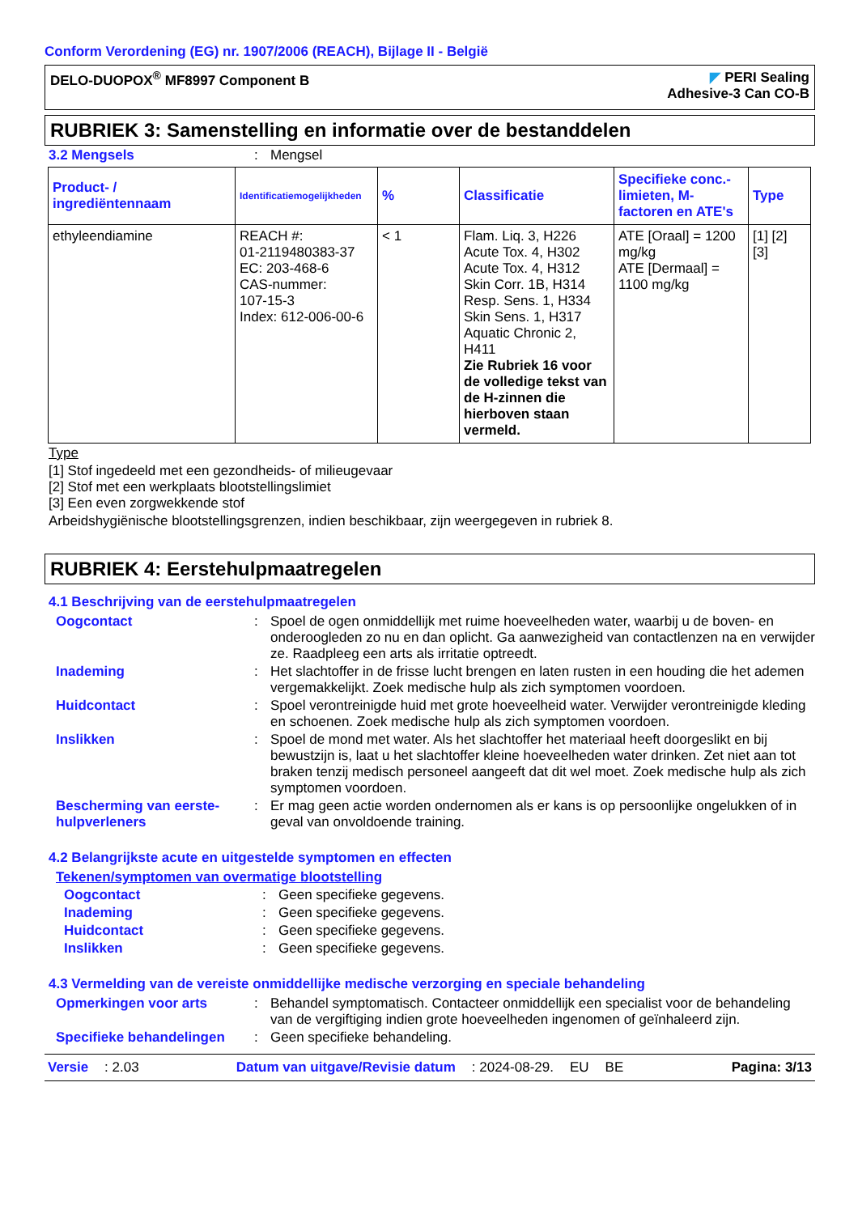Conform Verordening (EG) nr. 1907/2006 (REACH), Bijlage II - België
DELO-DUOPOX<sup>®</sup> MF8997 Component B
◤ PERI Sealing
Adhesive-3 Can CO-B
RUBRIEK 3: Samenstelling en informatie over de bestanddelen
3.2 Mengsels : Mengsel
| Product- / ingrediëntennaam | Identificatiemogelijkheden | % | Classificatie | Specifieke conc.-limieten, M-factoren en ATE's | Type |
| --- | --- | --- | --- | --- | --- |
| ethyleendiamine | REACH #: 01-2119480383-37 EC: 203-468-6 CAS-nummer: 107-15-3 Index: 612-006-00-6 | < 1 | Flam. Liq. 3, H226 Acute Tox. 4, H302 Acute Tox. 4, H312 Skin Corr. 1B, H314 Resp. Sens. 1, H334 Skin Sens. 1, H317 Aquatic Chronic 2, H411 Zie Rubriek 16 voor de volledige tekst van de H-zinnen die hierboven staan vermeld. | ATE [Oraal] = 1200 mg/kg ATE [Dermaal] = 1100 mg/kg | [1] [2] [3] |
Type
[1] Stof ingedeeld met een gezondheids- of milieugevaar
[2] Stof met een werkplaats blootstellingslimiet
[3] Een even zorgwekkende stof
Arbeidshygiënische blootstellingsgrenzen, indien beschikbaar, zijn weergegeven in rubriek 8.
RUBRIEK 4: Eerstehulpmaatregelen
4.1 Beschrijving van de eerstehulpmaatregelen
Oogcontact : Spoel de ogen onmiddellijk met ruime hoeveelheden water, waarbij u de boven- en onderoogleden zo nu en dan oplicht. Ga aanwezigheid van contactlenzen na en verwijder ze. Raadpleeg een arts als irritatie optreedt.
Inademing : Het slachtoffer in de frisse lucht brengen en laten rusten in een houding die het ademen vergemakkelijkt. Zoek medische hulp als zich symptomen voordoen.
Huidcontact : Spoel verontreinigde huid met grote hoeveelheid water. Verwijder verontreinigde kleding en schoenen. Zoek medische hulp als zich symptomen voordoen.
Inslikken : Spoel de mond met water. Als het slachtoffer het materiaal heeft doorgeslikt en bij bewustzijn is, laat u het slachtoffer kleine hoeveelheden water drinken. Zet niet aan tot braken tenzij medisch personeel aangeeft dat dit wel moet. Zoek medische hulp als zich symptomen voordoen.
Bescherming van eerste-hulpverleners
: Er mag geen actie worden ondernomen als er kans is op persoonlijke ongelukken of in geval van onvoldoende training.
4.2 Belangrijkste acute en uitgestelde symptomen en effecten
Tekenen/symptomen van overmatige blootstelling
Oogcontact : Geen specifieke gegevens.
Inademing : Geen specifieke gegevens.
Huidcontact : Geen specifieke gegevens.
Inslikken : Geen specifieke gegevens.
4.3 Vermelding van de vereiste onmiddellijke medische verzorging en speciale behandeling
Opmerkingen voor arts : Behandel symptomatisch. Contacteer onmiddellijk een specialist voor de behandeling van de vergiftiging indien grote hoeveelheden ingenomen of geïnhaleerd zijn.
Specifieke behandelingen : Geen specifieke behandeling.
Versie: 2.03 Datum van uitgave/Revisie datum: 2024-08-29. EU BE Pagina: 3/13